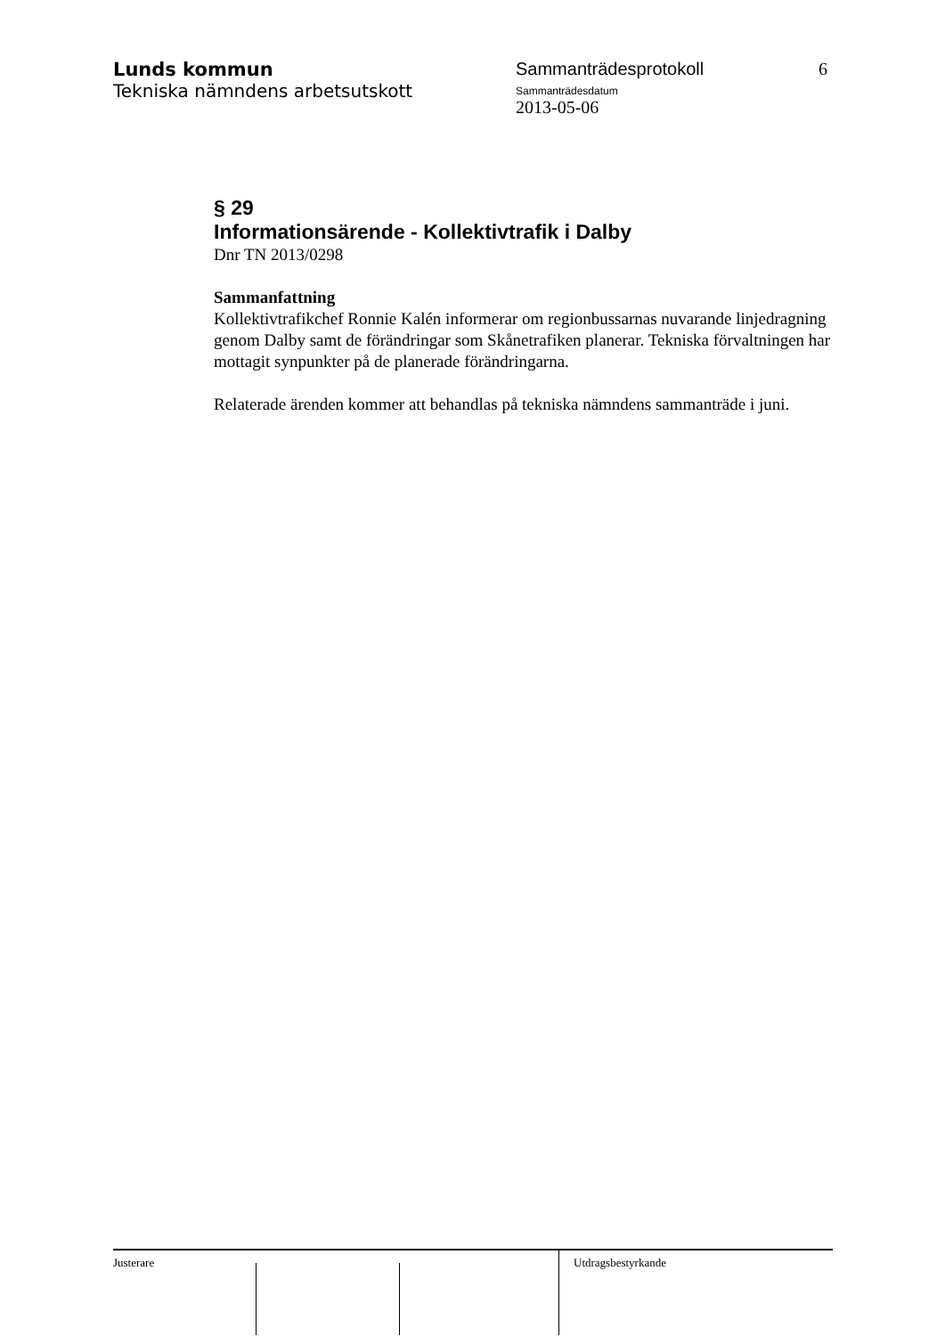Lunds kommun
Tekniska nämndens arbetsutskott
Sammanträdesprotokoll
Sammanträdesdatum
2013-05-06
6
§ 29
Informationsärende - Kollektivtrafik i Dalby
Dnr TN 2013/0298
Sammanfattning
Kollektivtrafikchef Ronnie Kalén informerar om regionbussarnas nuvarande linjedragning genom Dalby samt de förändringar som Skånetrafiken planerar. Tekniska förvaltningen har mottagit synpunkter på de planerade förändringarna.
Relaterade ärenden kommer att behandlas på tekniska nämndens sammanträde i juni.
Justerare Utdragsbestyrkande